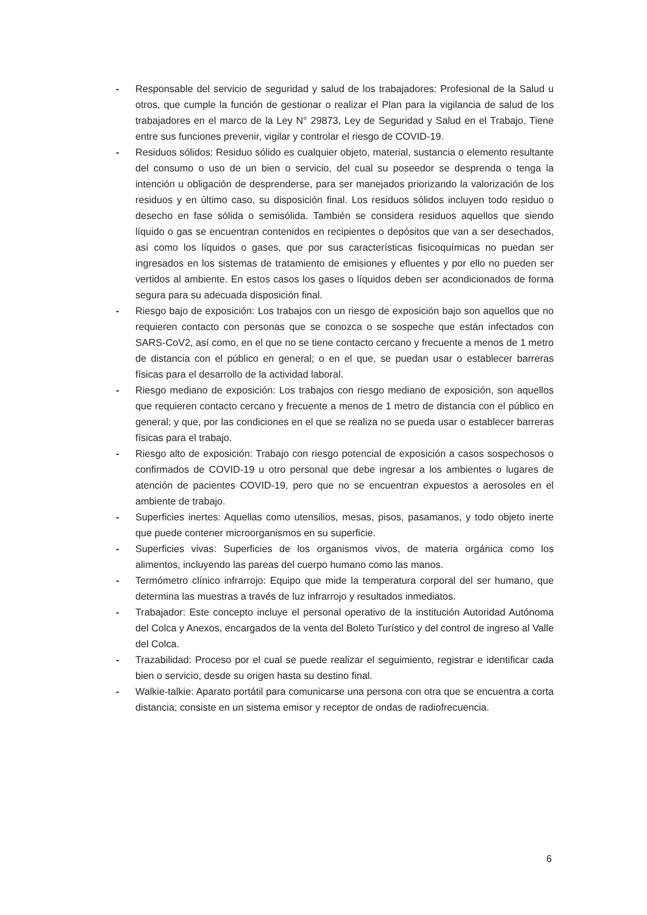- Responsable del servicio de seguridad y salud de los trabajadores: Profesional de la Salud u otros, que cumple la función de gestionar o realizar el Plan para la vigilancia de salud de los trabajadores en el marco de la Ley N° 29873, Ley de Seguridad y Salud en el Trabajo. Tiene entre sus funciones prevenir, vigilar y controlar el riesgo de COVID-19.
- Residuos sólidos: Residuo sólido es cualquier objeto, material, sustancia o elemento resultante del consumo o uso de un bien o servicio, del cual su poseedor se desprenda o tenga la intención u obligación de desprenderse, para ser manejados priorizando la valorización de los residuos y en último caso, su disposición final. Los residuos sólidos incluyen todo residuo o desecho en fase sólida o semisólida. También se considera residuos aquellos que siendo líquido o gas se encuentran contenidos en recipientes o depósitos que van a ser desechados, así como los líquidos o gases, que por sus características fisicoquímicas no puedan ser ingresados en los sistemas de tratamiento de emisiones y efluentes y por ello no pueden ser vertidos al ambiente. En estos casos los gases o líquidos deben ser acondicionados de forma segura para su adecuada disposición final.
- Riesgo bajo de exposición: Los trabajos con un riesgo de exposición bajo son aquellos que no requieren contacto con personas que se conozca o se sospeche que están infectados con SARS-CoV2, así como, en el que no se tiene contacto cercano y frecuente a menos de 1 metro de distancia con el público en general; o en el que, se puedan usar o establecer barreras físicas para el desarrollo de la actividad laboral.
- Riesgo mediano de exposición: Los trabajos con riesgo mediano de exposición, son aquellos que requieren contacto cercano y frecuente a menos de 1 metro de distancia con el público en general; y que, por las condiciones en el que se realiza no se pueda usar o establecer barreras físicas para el trabajo.
- Riesgo alto de exposición: Trabajo con riesgo potencial de exposición a casos sospechosos o confirmados de COVID-19 u otro personal que debe ingresar a los ambientes o lugares de atención de pacientes COVID-19, pero que no se encuentran expuestos a aerosoles en el ambiente de trabajo.
- Superficies inertes: Aquellas como utensilios, mesas, pisos, pasamanos, y todo objeto inerte que puede contener microorganismos en su superficie.
- Superficies vivas: Superficies de los organismos vivos, de materia orgánica como los alimentos, incluyendo las pareas del cuerpo humano como las manos.
- Termómetro clínico infrarrojo: Equipo que mide la temperatura corporal del ser humano, que determina las muestras a través de luz infrarrojo y resultados inmediatos.
- Trabajador: Este concepto incluye el personal operativo de la institución Autoridad Autónoma del Colca y Anexos, encargados de la venta del Boleto Turístico y del control de ingreso al Valle del Colca.
- Trazabilidad: Proceso por el cual se puede realizar el seguimiento, registrar e identificar cada bien o servicio, desde su origen hasta su destino final.
- Walkie-talkie: Aparato portátil para comunicarse una persona con otra que se encuentra a corta distancia; consiste en un sistema emisor y receptor de ondas de radiofrecuencia.
6